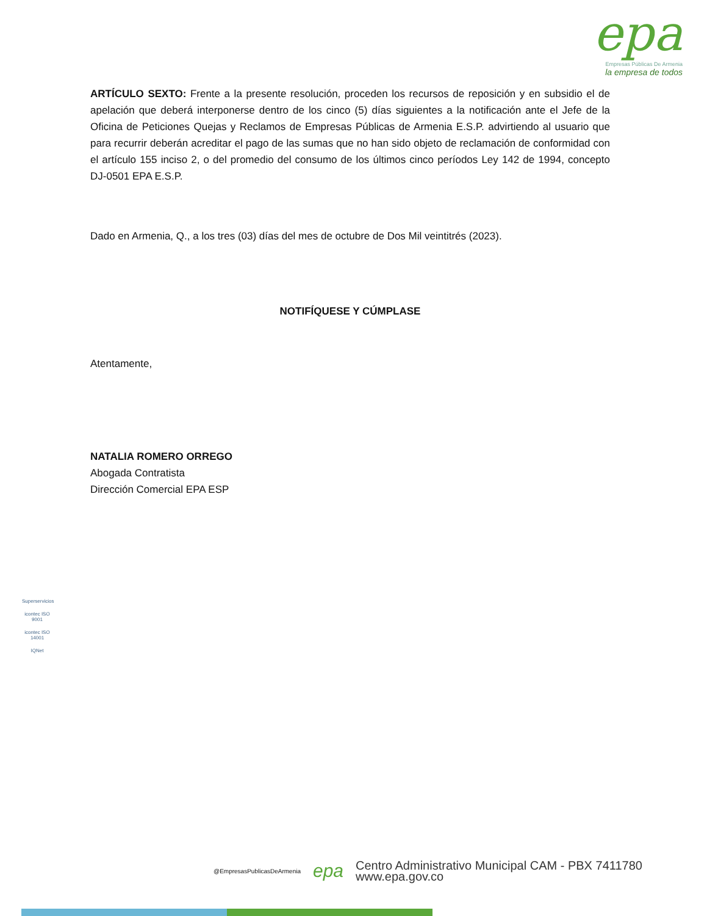epa
Empresas Públicas De Armenia
la empresa de todos
ARTÍCULO SEXTO: Frente a la presente resolución, proceden los recursos de reposición y en subsidio el de apelación que deberá interponerse dentro de los cinco (5) días siguientes a la notificación ante el Jefe de la Oficina de Peticiones Quejas y Reclamos de Empresas Públicas de Armenia E.S.P. advirtiendo al usuario que para recurrir deberán acreditar el pago de las sumas que no han sido objeto de reclamación de conformidad con el artículo 155 inciso 2, o del promedio del consumo de los últimos cinco períodos Ley 142 de 1994, concepto DJ-0501 EPA E.S.P.
Dado en Armenia, Q., a los tres (03) días del mes de octubre de Dos Mil veintitrés (2023).
NOTIFÍQUESE Y CÚMPLASE
Atentamente,
NATALIA ROMERO ORREGO
Abogada Contratista
Dirección Comercial EPA ESP
Superservicios
icontec ISO 9001
icontec ISO 14001
IQNet
@EmpresasPublicasDeArmenia
epa
Centro Administrativo Municipal CAM - PBX 7411780
www.epa.gov.co